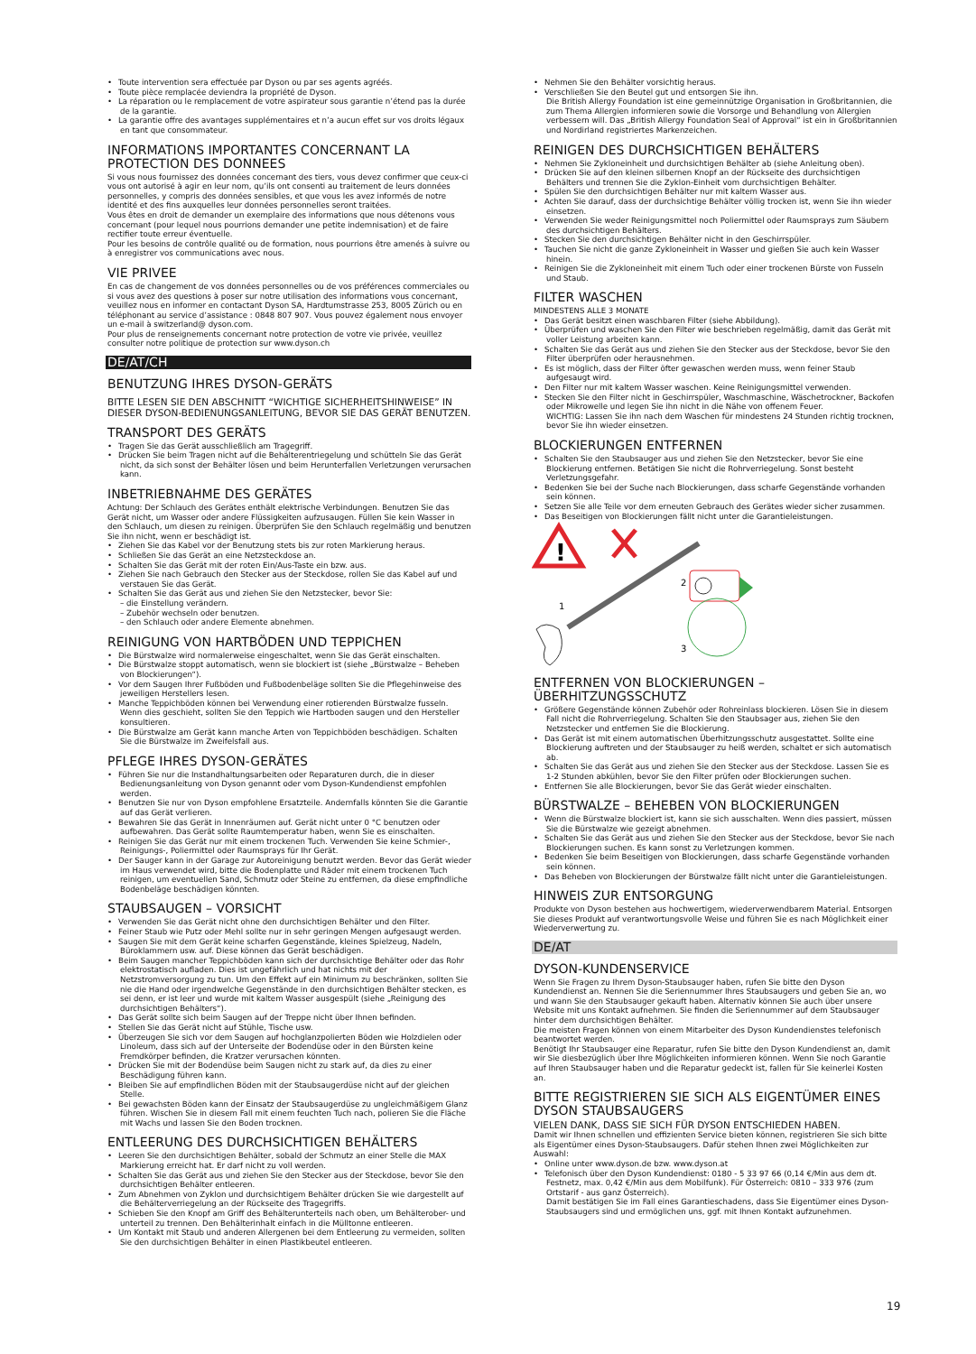• Toute intervention sera effectuée par Dyson ou par ses agents agréés.
• Toute pièce remplacée deviendra la propriété de Dyson.
• La réparation ou le remplacement de votre aspirateur sous garantie n’étend pas la durée de la garantie.
• La garantie offre des avantages supplémentaires et n’a aucun effet sur vos droits légaux en tant que consommateur.
INFORMATIONS IMPORTANTES CONCERNANT LA PROTECTION DES DONNEES
Si vous nous fournissez des données concernant des tiers, vous devez confirmer que ceux-ci vous ont autorisé à agir en leur nom, qu’ils ont consenti au traitement de leurs données personnelles, y compris des données sensibles, et que vous les avez informés de notre identité et des fins auxquelles leur données personnelles seront traitées.
Vous êtes en droit de demander un exemplaire des informations que nous détenons vous concernant (pour lequel nous pourrions demander une petite indemnisation) et de faire rectifier toute erreur éventuelle.
Pour les besoins de contrôle qualité ou de formation, nous pourrions être amenés à suivre ou à enregistrer vos communications avec nous.
VIE PRIVEE
En cas de changement de vos données personnelles ou de vos préférences commerciales ou si vous avez des questions à poser sur notre utilisation des informations vous concernant, veuillez nous en informer en contactant Dyson SA, Hardtumstrasse 253, 8005 Zürich ou en téléphonant au service d’assistance : 0848 807 907. Vous pouvez également nous envoyer un e-mail à switzerland@ dyson.com.
Pour plus de renseignements concernant notre protection de votre vie privée, veuillez consulter notre politique de protection sur www.dyson.ch
DE/AT/CH
BENUTZUNG IHRES DYSON-GERÄTS
BITTE LESEN SIE DEN ABSCHNITT “WICHTIGE SICHERHEITSHINWEISE” IN DIESER DYSON-BEDIENUNGSANLEITUNG, BEVOR SIE DAS GERÄT BENUTZEN.
TRANSPORT DES GERÄTS
• Tragen Sie das Gerät ausschließlich am Tragegriff.
• Drücken Sie beim Tragen nicht auf die Behälterentriegelung und schütteln Sie das Gerät nicht, da sich sonst der Behälter lösen und beim Herunterfallen Verletzungen verursachen kann.
INBETRIEBNAHME DES GERÄTES
Achtung: Der Schlauch des Gerätes enthält elektrische Verbindungen. Benutzen Sie das Gerät nicht, um Wasser oder andere Flüssigkeiten aufzusaugen. Füllen Sie kein Wasser in den Schlauch, um diesen zu reinigen. Überprüfen Sie den Schlauch regelmäßig und benutzen Sie ihn nicht, wenn er beschädigt ist.
• Ziehen Sie das Kabel vor der Benutzung stets bis zur roten Markierung heraus.
• Schließen Sie das Gerät an eine Netzsteckdose an.
• Schalten Sie das Gerät mit der roten Ein/Aus-Taste ein bzw. aus.
• Ziehen Sie nach Gebrauch den Stecker aus der Steckdose, rollen Sie das Kabel auf und verstauen Sie das Gerät.
• Schalten Sie das Gerät aus und ziehen Sie den Netzstecker, bevor Sie:
– die Einstellung verändern.
– Zubehör wechseln oder benutzen.
– den Schlauch oder andere Elemente abnehmen.
REINIGUNG VON HARTBÖDEN UND TEPPICHEN
• Die Bürstwalze wird normalerweise eingeschaltet, wenn Sie das Gerät einschalten.
• Die Bürstwalze stoppt automatisch, wenn sie blockiert ist (siehe „Bürstwalze – Beheben von Blockierungen“).
• Vor dem Saugen Ihrer Fußböden und Fußbodenbeläge sollten Sie die Pflegehinweise des jeweiligen Herstellers lesen.
• Manche Teppichböden können bei Verwendung einer rotierenden Bürstwalze fusseln. Wenn dies geschieht, sollten Sie den Teppich wie Hartboden saugen und den Hersteller konsultieren.
• Die Bürstwalze am Gerät kann manche Arten von Teppichböden beschädigen. Schalten Sie die Bürstwalze im Zweifelsfall aus.
PFLEGE IHRES DYSON-GERÄTES
• Führen Sie nur die Instandhaltungsarbeiten oder Reparaturen durch, die in dieser Bedienungsanleitung von Dyson genannt oder vom Dyson-Kundendienst empfohlen werden.
• Benutzen Sie nur von Dyson empfohlene Ersatzteile. Andernfalls könnten Sie die Garantie auf das Gerät verlieren.
• Bewahren Sie das Gerät in Innenräumen auf. Gerät nicht unter 0 °C benutzen oder aufbewahren. Das Gerät sollte Raumtemperatur haben, wenn Sie es einschalten.
• Reinigen Sie das Gerät nur mit einem trockenen Tuch. Verwenden Sie keine Schmier-, Reinigungs-, Poliermittel oder Raumsprays für Ihr Gerät.
• Der Sauger kann in der Garage zur Autoreinigung benutzt werden. Bevor das Gerät wieder im Haus verwendet wird, bitte die Bodenplatte und Räder mit einem trockenen Tuch reinigen, um eventuellen Sand, Schmutz oder Steine zu entfernen, da diese empfindliche Bodenbeläge beschädigen könnten.
STAUBSAUGEN – VORSICHT
• Verwenden Sie das Gerät nicht ohne den durchsichtigen Behälter und den Filter.
• Feiner Staub wie Putz oder Mehl sollte nur in sehr geringen Mengen aufgesaugt werden.
• Saugen Sie mit dem Gerät keine scharfen Gegenstände, kleines Spielzeug, Nadeln, Büroklammern usw. auf. Diese können das Gerät beschädigen.
• Beim Saugen mancher Teppichböden kann sich der durchsichtige Behälter oder das Rohr elektrostatisch aufladen. Dies ist ungefährlich und hat nichts mit der Netzstromversorgung zu tun. Um den Effekt auf ein Minimum zu beschränken, sollten Sie nie die Hand oder irgendwelche Gegenstände in den durchsichtigen Behälter stecken, es sei denn, er ist leer und wurde mit kaltem Wasser ausgespült (siehe „Reinigung des durchsichtigen Behälters“).
• Das Gerät sollte sich beim Saugen auf der Treppe nicht über Ihnen befinden.
• Stellen Sie das Gerät nicht auf Stühle, Tische usw.
• Überzeugen Sie sich vor dem Saugen auf hochglanzpolierten Böden wie Holzdielen oder Linoleum, dass sich auf der Unterseite der Bodendüse oder in den Bürsten keine Fremdkörper befinden, die Kratzer verursachen könnten.
• Drücken Sie mit der Bodendüse beim Saugen nicht zu stark auf, da dies zu einer Beschädigung führen kann.
• Bleiben Sie auf empfindlichen Böden mit der Staubsaugerdüse nicht auf der gleichen Stelle.
• Bei gewachsten Böden kann der Einsatz der Staubsaugerdüse zu ungleichmäßigem Glanz führen. Wischen Sie in diesem Fall mit einem feuchten Tuch nach, polieren Sie die Fläche mit Wachs und lassen Sie den Boden trocknen.
ENTLEERUNG DES DURCHSICHTIGEN BEHÄLTERS
• Leeren Sie den durchsichtigen Behälter, sobald der Schmutz an einer Stelle die MAX Markierung erreicht hat. Er darf nicht zu voll werden.
• Schalten Sie das Gerät aus und ziehen Sie den Stecker aus der Steckdose, bevor Sie den durchsichtigen Behälter entleeren.
• Zum Abnehmen von Zyklon und durchsichtigem Behälter drücken Sie wie dargestellt auf die Behälterverriegelung an der Rückseite des Tragegriffs.
• Schieben Sie den Knopf am Griff des Behälterunterteils nach oben, um Behälterober- und unterteil zu trennen. Den Behälterinhalt einfach in die Mülltonne entleeren.
• Um Kontakt mit Staub und anderen Allergenen bei dem Entleerung zu vermeiden, sollten Sie den durchsichtigen Behälter in einen Plastikbeutel entleeren.
• Nehmen Sie den Behälter vorsichtig heraus.
• Verschließen Sie den Beutel gut und entsorgen Sie ihn.
Die British Allergy Foundation ist eine gemeinnützige Organisation in Großbritannien, die zum Thema Allergien informieren sowie die Vorsorge und Behandlung von Allergien verbessern will. Das „British Allergy Foundation Seal of Approval“ ist ein in Großbritannien und Nordirland registriertes Markenzeichen.
REINIGEN DES DURCHSICHTIGEN BEHÄLTERS
• Nehmen Sie Zykloneinheit und durchsichtigen Behälter ab (siehe Anleitung oben).
• Drücken Sie auf den kleinen silbernen Knopf an der Rückseite des durchsichtigen Behälters und trennen Sie die Zyklon-Einheit vom durchsichtigen Behälter.
• Spülen Sie den durchsichtigen Behälter nur mit kaltem Wasser aus.
• Achten Sie darauf, dass der durchsichtige Behälter völlig trocken ist, wenn Sie ihn wieder einsetzen.
• Verwenden Sie weder Reinigungsmittel noch Poliermittel oder Raumsprays zum Säubern des durchsichtigen Behälters.
• Stecken Sie den durchsichtigen Behälter nicht in den Geschirrspüler.
• Tauchen Sie nicht die ganze Zykloneinheit in Wasser und gießen Sie auch kein Wasser hinein.
• Reinigen Sie die Zykloneinheit mit einem Tuch oder einer trockenen Bürste von Fusseln und Staub.
FILTER WASCHEN
MINDESTENS ALLE 3 MONATE
• Das Gerät besitzt einen waschbaren Filter (siehe Abbildung).
• Überprüfen und waschen Sie den Filter wie beschrieben regelmäßig, damit das Gerät mit voller Leistung arbeiten kann.
• Schalten Sie das Gerät aus und ziehen Sie den Stecker aus der Steckdose, bevor Sie den Filter überprüfen oder herausnehmen.
• Es ist möglich, dass der Filter öfter gewaschen werden muss, wenn feiner Staub aufgesaugt wird.
• Den Filter nur mit kaltem Wasser waschen. Keine Reinigungsmittel verwenden.
• Stecken Sie den Filter nicht in Geschirrspüler, Waschmaschine, Wäschetrockner, Backofen oder Mikrowelle und legen Sie ihn nicht in die Nähe von offenem Feuer.
WICHTIG: Lassen Sie ihn nach dem Waschen für mindestens 24 Stunden richtig trocknen, bevor Sie ihn wieder einsetzen.
BLOCKIERUNGEN ENTFERNEN
• Schalten Sie den Staubsauger aus und ziehen Sie den Netzstecker, bevor Sie eine Blockierung entfernen. Betätigen Sie nicht die Rohrverriegelung. Sonst besteht Verletzungsgefahr.
• Bedenken Sie bei der Suche nach Blockierungen, dass scharfe Gegenstände vorhanden sein können.
• Setzen Sie alle Teile vor dem erneuten Gebrauch des Gerätes wieder sicher zusammen.
• Das Beseitigen von Blockierungen fällt nicht unter die Garantieleistungen.
!
1
2
3
ENTFERNEN VON BLOCKIERUNGEN – ÜBERHITZUNGSSCHUTZ
• Größere Gegenstände können Zubehör oder Rohreinlass blockieren. Lösen Sie in diesem Fall nicht die Rohrverriegelung. Schalten Sie den Staubsager aus, ziehen Sie den Netzstecker und entfernen Sie die Blockierung.
• Das Gerät ist mit einem automatischen Überhitzungsschutz ausgestattet. Sollte eine Blockierung auftreten und der Staubsauger zu heiß werden, schaltet er sich automatisch ab.
• Schalten Sie das Gerät aus und ziehen Sie den Stecker aus der Steckdose. Lassen Sie es 1-2 Stunden abkühlen, bevor Sie den Filter prüfen oder Blockierungen suchen.
• Entfernen Sie alle Blockierungen, bevor Sie das Gerät wieder einschalten.
BÜRSTWALZE – BEHEBEN VON BLOCKIERUNGEN
• Wenn die Bürstwalze blockiert ist, kann sie sich ausschalten. Wenn dies passiert, müssen Sie die Bürstwalze wie gezeigt abnehmen.
• Schalten Sie das Gerät aus und ziehen Sie den Stecker aus der Steckdose, bevor Sie nach Blockierungen suchen. Es kann sonst zu Verletzungen kommen.
• Bedenken Sie beim Beseitigen von Blockierungen, dass scharfe Gegenstände vorhanden sein können.
• Das Beheben von Blockierungen der Bürstwalze fällt nicht unter die Garantieleistungen.
HINWEIS ZUR ENTSORGUNG
Produkte von Dyson bestehen aus hochwertigem, wiederverwendbarem Material. Entsorgen Sie dieses Produkt auf verantwortungsvolle Weise und führen Sie es nach Möglichkeit einer Wiederverwertung zu.
DE/AT
DYSON-KUNDENSERVICE
Wenn Sie Fragen zu Ihrem Dyson-Staubsauger haben, rufen Sie bitte den Dyson Kundendienst an. Nennen Sie die Seriennummer Ihres Staubsaugers und geben Sie an, wo und wann Sie den Staubsauger gekauft haben. Alternativ können Sie auch über unsere Website mit uns Kontakt aufnehmen. Sie finden die Seriennummer auf dem Staubsauger hinter dem durchsichtigen Behälter.
Die meisten Fragen können von einem Mitarbeiter des Dyson Kundendienstes telefonisch beantwortet werden.
Benötigt Ihr Staubsauger eine Reparatur, rufen Sie bitte den Dyson Kundendienst an, damit wir Sie diesbezüglich über Ihre Möglichkeiten informieren können. Wenn Sie noch Garantie auf Ihren Staubsauger haben und die Reparatur gedeckt ist, fallen für Sie keinerlei Kosten an.
BITTE REGISTRIEREN SIE SICH ALS EIGENTÜMER EINES DYSON STAUBSAUGERS
VIELEN DANK, DASS SIE SICH FÜR DYSON ENTSCHIEDEN HABEN.
Damit wir Ihnen schnellen und effizienten Service bieten können, registrieren Sie sich bitte als Eigentümer eines Dyson-Staubsaugers. Dafür stehen Ihnen zwei Möglichkeiten zur Auswahl:
• Online unter www.dyson.de bzw. www.dyson.at
• Telefonisch über den Dyson Kundendienst: 0180 - 5 33 97 66 (0,14 €/Min aus dem dt. Festnetz, max. 0,42 €/Min aus dem Mobilfunk). Für Österreich: 0810 – 333 976 (zum Ortstarif - aus ganz Österreich).
Damit bestätigen Sie im Fall eines Garantieschadens, dass Sie Eigentümer eines Dyson-Staubsaugers sind und ermöglichen uns, ggf. mit Ihnen Kontakt aufzunehmen.
19